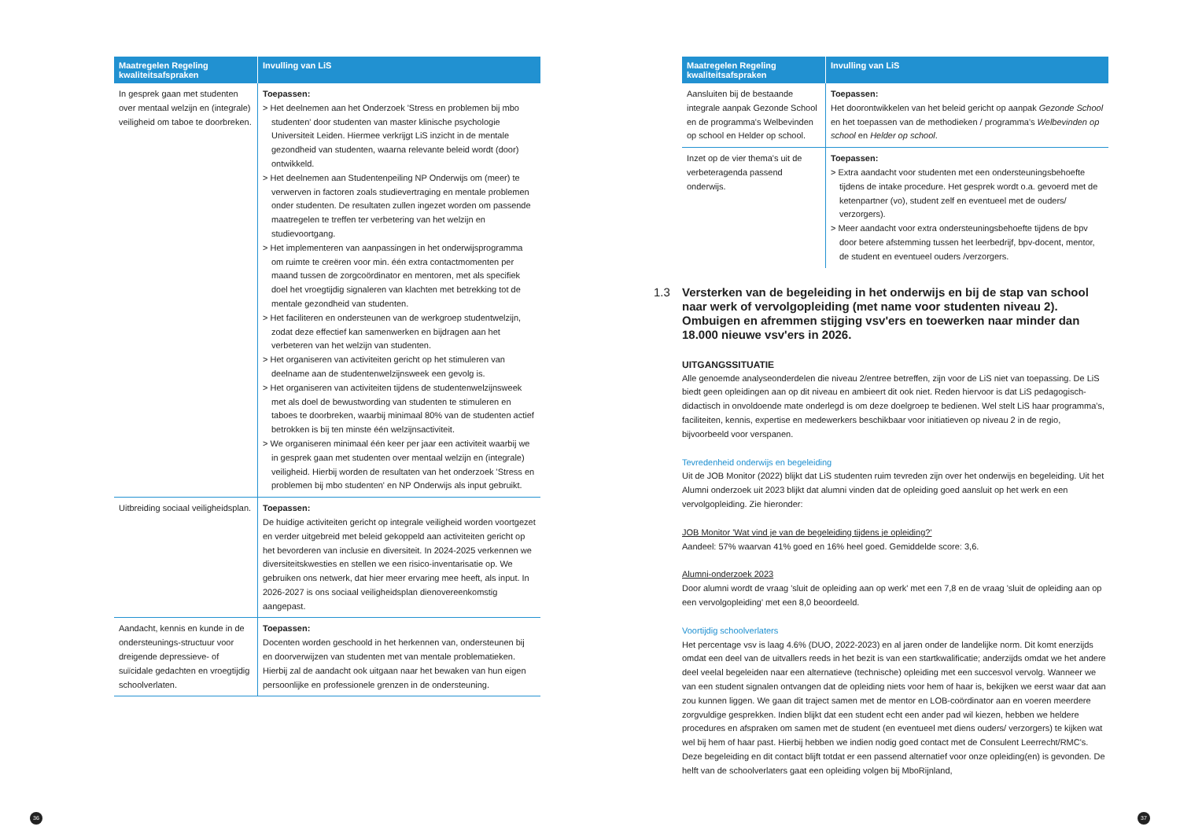| Maatregelen Regeling kwaliteitsafspraken | Invulling van LiS |
| --- | --- |
| In gesprek gaan met studenten over mentaal welzijn en (integrale) veiligheid om taboe te doorbreken. | Toepassen: > Het deelnemen aan het Onderzoek 'Stress en problemen bij mbo studenten' door studenten van master klinische psychologie Universiteit Leiden. Hiermee verkrijgt LiS inzicht in de mentale gezondheid van studenten, waarna relevante beleid wordt (door) ontwikkeld. > Het deelnemen aan Studentenpeiling NP Onderwijs om (meer) te verwerven in factoren zoals studievertraging en mentale problemen onder studenten. De resultaten zullen ingezet worden om passende maatregelen te treffen ter verbetering van het welzijn en studievoortgang. > Het implementeren van aanpassingen in het onderwijsprogramma om ruimte te creëren voor min. één extra contactmomenten per maand tussen de zorgcoördinator en mentoren, met als specifiek doel het vroegtijdig signaleren van klachten met betrekking tot de mentale gezondheid van studenten. > Het faciliteren en ondersteunen van de werkgroep studentwelzijn, zodat deze effectief kan samenwerken en bijdragen aan het verbeteren van het welzijn van studenten. > Het organiseren van activiteiten gericht op het stimuleren van deelname aan de studentenwelzijnsweek een gevolg is. > Het organiseren van activiteiten tijdens de studentenwelzijnsweek met als doel de bewustwording van studenten te stimuleren en taboes te doorbreken, waarbij minimaal 80% van de studenten actief betrokken is bij ten minste één welzijnsactiviteit. > We organiseren minimaal één keer per jaar een activiteit waarbij we in gesprek gaan met studenten over mentaal welzijn en (integrale) veiligheid. Hierbij worden de resultaten van het onderzoek 'Stress en problemen bij mbo studenten' en NP Onderwijs als input gebruikt. |
| Uitbreiding sociaal veiligheidsplan. | Toepassen: De huidige activiteiten gericht op integrale veiligheid worden voortgezet en verder uitgebreid met beleid gekoppeld aan activiteiten gericht op het bevorderen van inclusie en diversiteit. In 2024-2025 verkennen we diversiteitskwesties en stellen we een risico-inventarisatie op. We gebruiken ons netwerk, dat hier meer ervaring mee heeft, als input. In 2026-2027 is ons sociaal veiligheidsplan dienovereenkomstig aangepast. |
| Aandacht, kennis en kunde in de ondersteunings-structuur voor dreigende depressieve- of suïcidale gedachten en vroegtijdig schoolverlaten. | Toepassen: Docenten worden geschoold in het herkennen van, ondersteunen bij en doorverwijzen van studenten met van mentale problematieken. Hierbij zal de aandacht ook uitgaan naar het bewaken van hun eigen persoonlijke en professionele grenzen in de ondersteuning. |
| Maatregelen Regeling kwaliteitsafspraken | Invulling van LiS |
| --- | --- |
| Aansluiten bij de bestaande integrale aanpak Gezonde School en de programma's Welbevinden op school en Helder op school. | Toepassen: Het doorontwikkelen van het beleid gericht op aanpak Gezonde School en het toepassen van de methodieken / programma's Welbevinden op school en Helder op school . |
| Inzet op de vier thema's uit de verbeteragenda passend onderwijs. | Toepassen: > Extra aandacht voor studenten met een ondersteuningsbehoefte tijdens de intake procedure. Het gesprek wordt o.a. gevoerd met de ketenpartner (vo), student zelf en eventueel met de ouders/ verzorgers). > Meer aandacht voor extra ondersteuningsbehoefte tijdens de bpv door betere afstemming tussen het leerbedrijf, bpv-docent, mentor, de student en eventueel ouders /verzorgers. |
1.3 Versterken van de begeleiding in het onderwijs en bij de stap van school naar werk of vervolgopleiding (met name voor studenten niveau 2). Ombuigen en afremmen stijging vsv'ers en toewerken naar minder dan 18.000 nieuwe vsv'ers in 2026.
UITGANGSSITUATIE
Alle genoemde analyseonderdelen die niveau 2/entree betreffen, zijn voor de LiS niet van toepassing. De LiS biedt geen opleidingen aan op dit niveau en ambieert dit ook niet. Reden hiervoor is dat LiS pedagogisch-didactisch in onvoldoende mate onderlegd is om deze doelgroep te bedienen. Wel stelt LiS haar programma's, faciliteiten, kennis, expertise en medewerkers beschikbaar voor initiatieven op niveau 2 in de regio, bijvoorbeeld voor verspanen.
Tevredenheid onderwijs en begeleiding
Uit de JOB Monitor (2022) blijkt dat LiS studenten ruim tevreden zijn over het onderwijs en begeleiding. Uit het Alumni onderzoek uit 2023 blijkt dat alumni vinden dat de opleiding goed aansluit op het werk en een vervolgopleiding. Zie hieronder:
JOB Monitor 'Wat vind je van de begeleiding tijdens je opleiding?'
Aandeel: 57% waarvan 41% goed en 16% heel goed. Gemiddelde score: 3,6.
Alumni-onderzoek 2023
Door alumni wordt de vraag 'sluit de opleiding aan op werk' met een 7,8 en de vraag 'sluit de opleiding aan op een vervolgopleiding' met een 8,0 beoordeeld.
Voortijdig schoolverlaters
Het percentage vsv is laag 4.6% (DUO, 2022-2023) en al jaren onder de landelijke norm. Dit komt enerzijds omdat een deel van de uitvallers reeds in het bezit is van een startkwalificatie; anderzijds omdat we het andere deel veelal begeleiden naar een alternatieve (technische) opleiding met een succesvol vervolg. Wanneer we van een student signalen ontvangen dat de opleiding niets voor hem of haar is, bekijken we eerst waar dat aan zou kunnen liggen. We gaan dit traject samen met de mentor en LOB-coördinator aan en voeren meerdere zorgvuldige gesprekken. Indien blijkt dat een student echt een ander pad wil kiezen, hebben we heldere procedures en afspraken om samen met de student (en eventueel met diens ouders/ verzorgers) te kijken wat wel bij hem of haar past. Hierbij hebben we indien nodig goed contact met de Consulent Leerrecht/RMC's. Deze begeleiding en dit contact blijft totdat er een passend alternatief voor onze opleiding(en) is gevonden. De helft van de schoolverlaters gaat een opleiding volgen bij MboRijnland,
36 37